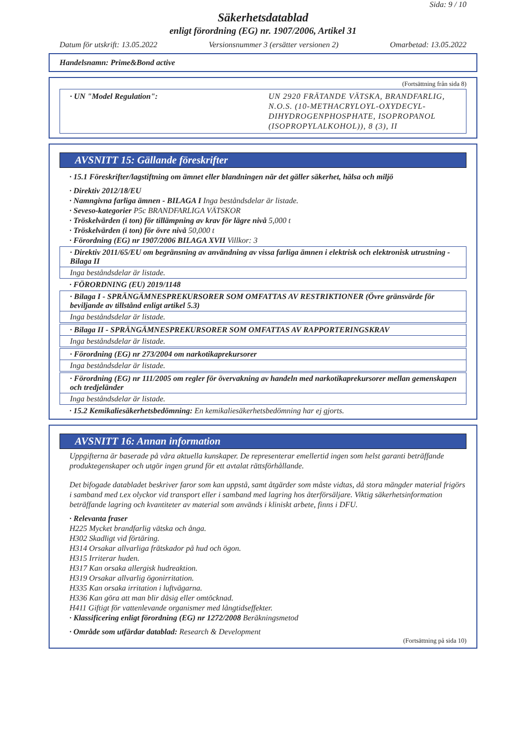Sida: 9 / 10
Säkerhetsdatablad
enligt förordning (EG) nr. 1907/2006, Artikel 31
Datum för utskrift: 13.05.2022 Versionsnummer 3 (ersätter versionen 2) Omarbetad: 13.05.2022
Handelsnamn: Prime&Bond active
(Fortsättning från sida 8)
· UN "Model Regulation": UN 2920 FRÄTANDE VÄTSKA, BRANDFARLIG, N.O.S. (10-METHACRYLOYL-OXYDECYL-DIHYDROGENPHOSPHATE, ISOPROPANOL (ISOPROPYLALKOHOL)), 8 (3), II
AVSNITT 15: Gällande föreskrifter
· 15.1 Föreskrifter/lagstiftning om ämnet eller blandningen när det gäller säkerhet, hälsa och miljö
· Direktiv 2012/18/EU
· Namngivna farliga ämnen - BILAGA I Inga beståndsdelar är listade.
· Seveso-kategorier P5c BRANDFARLIGA VÄTSKOR
· Tröskelvärden (i ton) för tillämpning av krav för lägre nivå 5,000 t
· Tröskelvärden (i ton) för övre nivå 50,000 t
· Förordning (EG) nr 1907/2006 BILAGA XVII Villkor: 3
· Direktiv 2011/65/EU om begränsning av användning av vissa farliga ämnen i elektrisk och elektronisk utrustning - Bilaga II
Inga beståndsdelar är listade.
· FÖRORDNING (EU) 2019/1148
· Bilaga I - SPRÄNGÄMNESPREKURSORER SOM OMFATTAS AV RESTRIKTIONER (Övre gränsvärde för beviljande av tillstånd enligt artikel 5.3)
Inga beståndsdelar är listade.
· Bilaga II - SPRÄNGÄMNESPREKURSORER SOM OMFATTAS AV RAPPORTERINGSKRAV
Inga beståndsdelar är listade.
· Förordning (EG) nr 273/2004 om narkotikaprekursorer
Inga beståndsdelar är listade.
· Förordning (EG) nr 111/2005 om regler för övervakning av handeln med narkotikaprekursorer mellan gemenskapen och tredjeländer
Inga beståndsdelar är listade.
· 15.2 Kemikaliesäkerhetsbedömning: En kemikaliesäkerhetsbedömning har ej gjorts.
AVSNITT 16: Annan information
Uppgifterna är baserade på våra aktuella kunskaper. De representerar emellertid ingen som helst garanti beträffande produktegenskaper och utgör ingen grund för ett avtalat rättsförhållande.
Det bifogade databladet beskriver faror som kan uppstå, samt åtgärder som måste vidtas, då stora mängder material frigörs i samband med t.ex olyckor vid transport eller i samband med lagring hos återförsäljare. Viktig säkerhetsinformation beträffande lagring och kvantiteter av material som används i kliniskt arbete, finns i DFU.
· Relevanta fraser
H225 Mycket brandfarlig vätska och ånga.
H302 Skadligt vid förtäring.
H314 Orsakar allvarliga frätskador på hud och ögon.
H315 Irriterar huden.
H317 Kan orsaka allergisk hudreaktion.
H319 Orsakar allvarlig ögonirritation.
H335 Kan orsaka irritation i luftvägarna.
H336 Kan göra att man blir dåsig eller omtöcknad.
H411 Giftigt för vattenlevande organismer med långtidseffekter.
· Klassificering enligt förordning (EG) nr 1272/2008 Beräkningsmetod
· Område som utfärdar datablad: Research & Development
(Fortsättning på sida 10)